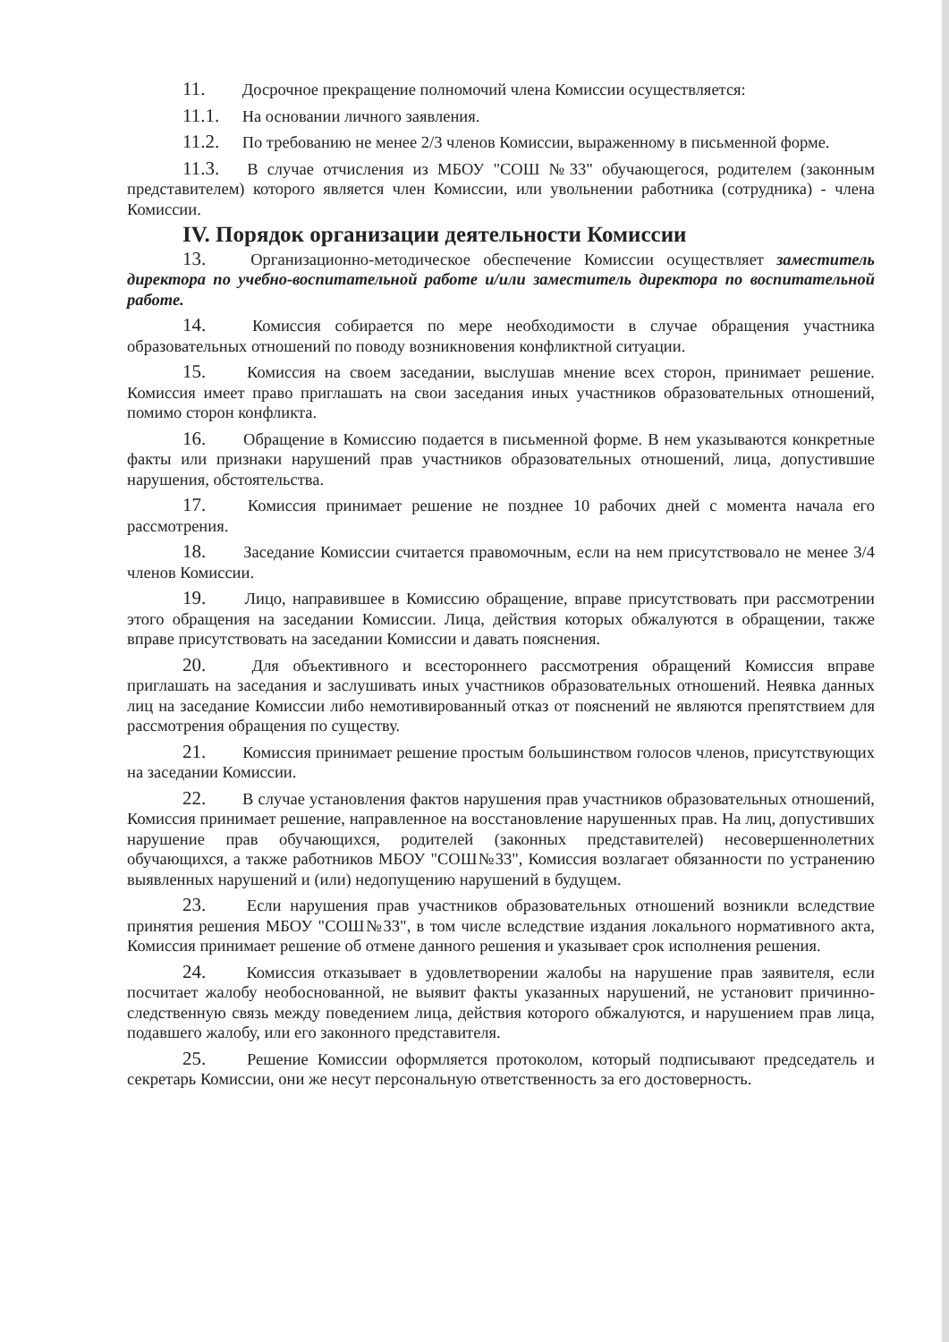11. Досрочное прекращение полномочий члена Комиссии осуществляется:
11.1. На основании личного заявления.
11.2. По требованию не менее 2/3 членов Комиссии, выраженному в письменной форме.
11.3. В случае отчисления из МБОУ "СОШ №33" обучающегося, родителем (законным представителем) которого является член Комиссии, или увольнении работника (сотрудника) - члена Комиссии.
IV. Порядок организации деятельности Комиссии
13. Организационно-методическое обеспечение Комиссии осуществляет заместитель директора по учебно-воспитательной работе и/или заместитель директора по воспитательной работе.
14. Комиссия собирается по мере необходимости в случае обращения участника образовательных отношений по поводу возникновения конфликтной ситуации.
15. Комиссия на своем заседании, выслушав мнение всех сторон, принимает решение. Комиссия имеет право приглашать на свои заседания иных участников образовательных отношений, помимо сторон конфликта.
16. Обращение в Комиссию подается в письменной форме. В нем указываются конкретные факты или признаки нарушений прав участников образовательных отношений, лица, допустившие нарушения, обстоятельства.
17. Комиссия принимает решение не позднее 10 рабочих дней с момента начала его рассмотрения.
18. Заседание Комиссии считается правомочным, если на нем присутствовало не менее 3/4 членов Комиссии.
19. Лицо, направившее в Комиссию обращение, вправе присутствовать при рассмотрении этого обращения на заседании Комиссии. Лица, действия которых обжалуются в обращении, также вправе присутствовать на заседании Комиссии и давать пояснения.
20. Для объективного и всестороннего рассмотрения обращений Комиссия вправе приглашать на заседания и заслушивать иных участников образовательных отношений. Неявка данных лиц на заседание Комиссии либо немотивированный отказ от пояснений не являются препятствием для рассмотрения обращения по существу.
21. Комиссия принимает решение простым большинством голосов членов, присутствующих на заседании Комиссии.
22. В случае установления фактов нарушения прав участников образовательных отношений, Комиссия принимает решение, направленное на восстановление нарушенных прав. На лиц, допустивших нарушение прав обучающихся, родителей (законных представителей) несовершеннолетних обучающихся, а также работников МБОУ "СОШ№33", Комиссия возлагает обязанности по устранению выявленных нарушений и (или) недопущению нарушений в будущем.
23. Если нарушения прав участников образовательных отношений возникли вследствие принятия решения МБОУ "СОШ№33", в том числе вследствие издания локального нормативного акта, Комиссия принимает решение об отмене данного решения и указывает срок исполнения решения.
24. Комиссия отказывает в удовлетворении жалобы на нарушение прав заявителя, если посчитает жалобу необоснованной, не выявит факты указанных нарушений, не установит причинно-следственную связь между поведением лица, действия которого обжалуются, и нарушением прав лица, подавшего жалобу, или его законного представителя.
25. Решение Комиссии оформляется протоколом, который подписывают председатель и секретарь Комиссии, они же несут персональную ответственность за его достоверность.